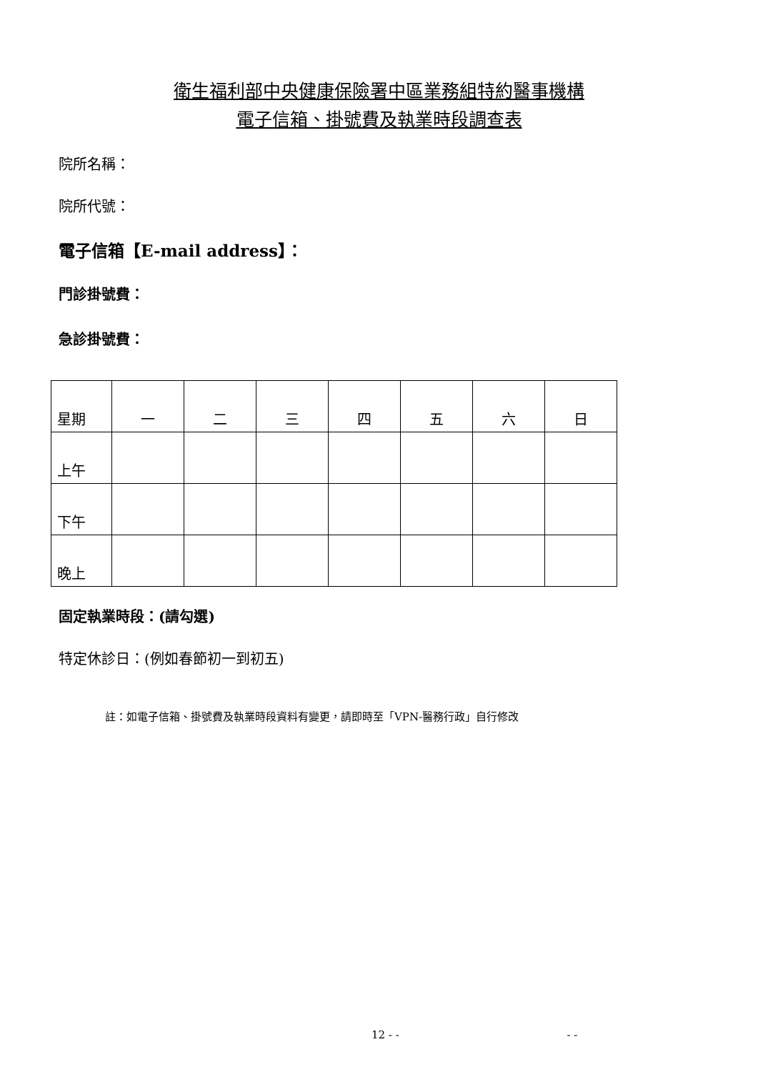衛生福利部中央健康保險署中區業務組特約醫事機構
電子信箱、掛號費及執業時段調查表
院所名稱：
院所代號：
電子信箱【E-mail address】：
門診掛號費：
急診掛號費：
| 星期 | 一 | 二 | 三 | 四 | 五 | 六 | 日 |
| 上午 | | | | | | | |
| 下午 | | | | | | | |
| 晚上 | | | | | | | |
固定執業時段：(請勾選)
特定休診日：(例如春節初一到初五)
註：如電子信箱、掛號費及執業時段資料有變更，請即時至「VPN-醫務行政」自行修改
12 - - - -